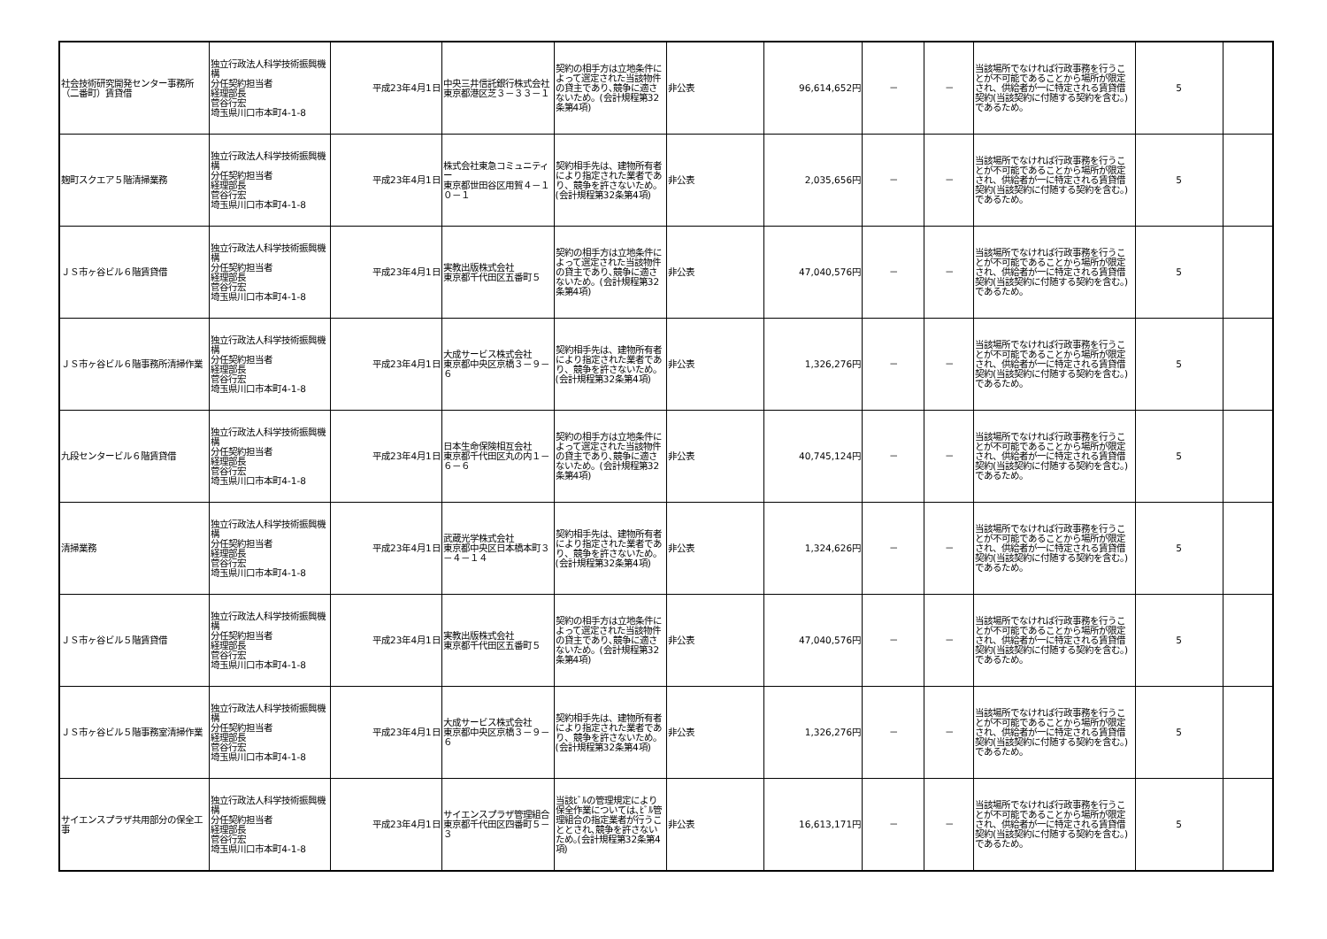| 社会技術研究開発センター事務所（二番町）賃貸借 | 独立行政法人科学技術振興機構 分任契約担当者 経理部長 菅谷行宏 埼玉県川口市本町4-1-8 | 平成23年4月1日 | 中央三井信託銀行株式会社 東京都港区芝３－３３－１ | 契約の相手方は立地条件によって選定された当該物件の貸主であり､競争に適さないため。(会計規程第32条第4項) | 非公表 | 96,614,652円 | － | － | 当該場所でなければ行政事務を行うことが不可能であることから場所が限定され、供給者が一に特定される賃貸借契約(当該契約に付随する契約を含む。)であるため。 | 5 | |
| 麹町スクエア５階清掃業務 | 独立行政法人科学技術振興機構 分任契約担当者 経理部長 菅谷行宏 埼玉県川口市本町4-1-8 | 平成23年4月1日 | 株式会社東急コミュニティー 東京都世田谷区用賀４－１０－１ | 契約相手先は、建物所有者により指定された業者であり、競争を許さないため。(会計規程第32条第4項) | 非公表 | 2,035,656円 | － | － | 当該場所でなければ行政事務を行うことが不可能であることから場所が限定され、供給者が一に特定される賃貸借契約(当該契約に付随する契約を含む。)であるため。 | 5 | |
| ＪＳ市ヶ谷ビル６階賃貸借 | 独立行政法人科学技術振興機構 分任契約担当者 経理部長 菅谷行宏 埼玉県川口市本町4-1-8 | 平成23年4月1日 | 実教出版株式会社 東京都千代田区五番町５ | 契約の相手方は立地条件によって選定された当該物件の貸主であり､競争に適さないため。(会計規程第32条第4項) | 非公表 | 47,040,576円 | － | － | 当該場所でなければ行政事務を行うことが不可能であることから場所が限定され、供給者が一に特定される賃貸借契約(当該契約に付随する契約を含む。)であるため。 | 5 | |
| ＪＳ市ヶ谷ビル６階事務所清掃作業 | 独立行政法人科学技術振興機構 分任契約担当者 経理部長 菅谷行宏 埼玉県川口市本町4-1-8 | 平成23年4月1日 | 大成サービス株式会社 東京都中央区京橋３－９－６ | 契約相手先は、建物所有者により指定された業者であり、競争を許さないため。(会計規程第32条第4項) | 非公表 | 1,326,276円 | － | － | 当該場所でなければ行政事務を行うことが不可能であることから場所が限定され、供給者が一に特定される賃貸借契約(当該契約に付随する契約を含む。)であるため。 | 5 | |
| 九段センタービル６階賃貸借 | 独立行政法人科学技術振興機構 分任契約担当者 経理部長 菅谷行宏 埼玉県川口市本町4-1-8 | 平成23年4月1日 | 日本生命保険相互会社 東京都千代田区丸の内１－６－６ | 契約の相手方は立地条件によって選定された当該物件の貸主であり､競争に適さないため。(会計規程第32条第4項) | 非公表 | 40,745,124円 | － | － | 当該場所でなければ行政事務を行うことが不可能であることから場所が限定され、供給者が一に特定される賃貸借契約(当該契約に付随する契約を含む。)であるため。 | 5 | |
| 清掃業務 | 独立行政法人科学技術振興機構 分任契約担当者 経理部長 菅谷行宏 埼玉県川口市本町4-1-8 | 平成23年4月1日 | 武蔵光学株式会社 東京都中央区日本橋本町３－４－１４ | 契約相手先は、建物所有者により指定された業者であり、競争を許さないため。(会計規程第32条第4項) | 非公表 | 1,324,626円 | － | － | 当該場所でなければ行政事務を行うことが不可能であることから場所が限定され、供給者が一に特定される賃貸借契約(当該契約に付随する契約を含む。)であるため。 | 5 | |
| ＪＳ市ヶ谷ビル５階賃貸借 | 独立行政法人科学技術振興機構 分任契約担当者 経理部長 菅谷行宏 埼玉県川口市本町4-1-8 | 平成23年4月1日 | 実教出版株式会社 東京都千代田区五番町５ | 契約の相手方は立地条件によって選定された当該物件の貸主であり､競争に適さないため。(会計規程第32条第4項) | 非公表 | 47,040,576円 | － | － | 当該場所でなければ行政事務を行うことが不可能であることから場所が限定され、供給者が一に特定される賃貸借契約(当該契約に付随する契約を含む。)であるため。 | 5 | |
| ＪＳ市ヶ谷ビル５階事務室清掃作業 | 独立行政法人科学技術振興機構 分任契約担当者 経理部長 菅谷行宏 埼玉県川口市本町4-1-8 | 平成23年4月1日 | 大成サービス株式会社 東京都中央区京橋３－９－６ | 契約相手先は、建物所有者により指定された業者であり、競争を許さないため。(会計規程第32条第4項) | 非公表 | 1,326,276円 | － | － | 当該場所でなければ行政事務を行うことが不可能であることから場所が限定され、供給者が一に特定される賃貸借契約(当該契約に付随する契約を含む。)であるため。 | 5 | |
| サイエンスプラザ共用部分の保全工事 | 独立行政法人科学技術振興機構 分任契約担当者 経理部長 菅谷行宏 埼玉県川口市本町4-1-8 | 平成23年4月1日 | サイエンスプラザ管理組合 東京都千代田区四番町５－３ | 当該ﾋﾞﾙの管理規定により保全作業については､ﾋﾞﾙ管理組合の指定業者が行うこととされ､競争を許さないため｡(会計規程第32条第4項) | 非公表 | 16,613,171円 | － | － | 当該場所でなければ行政事務を行うことが不可能であることから場所が限定され、供給者が一に特定される賃貸借契約(当該契約に付随する契約を含む。)であるため。 | 5 | |